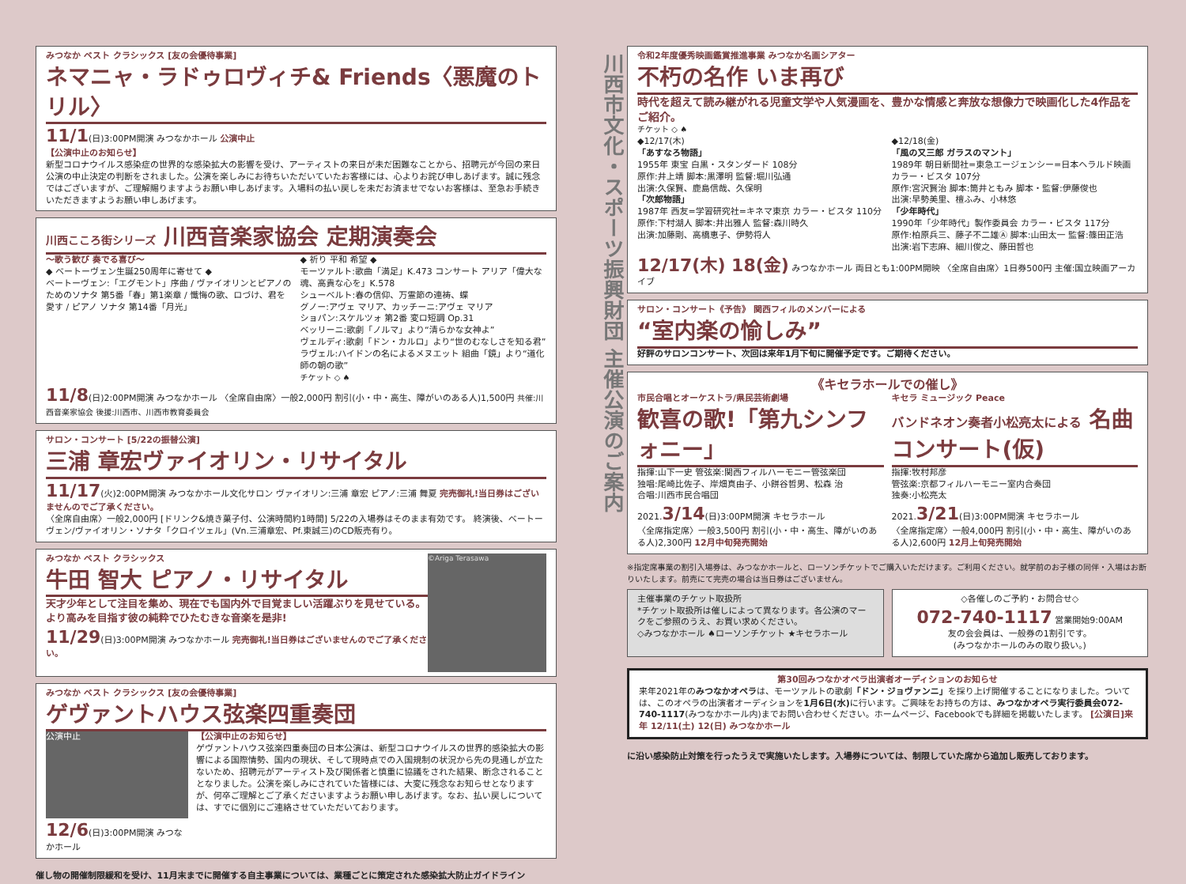みつなか ベスト クラシックス [友の会優待事業]
ネマニャ・ラドゥロヴィチ& Friends〈悪魔のトリル〉
11/1(日)3:00PM開演 みつなかホール 公演中止
【公演中止のお知らせ】
新型コロナウイルス感染症の世界的な感染拡大の影響を受け、アーティストの来日が未だ困難なことから、招聘元が今回の来日公演の中止決定の判断をされました。公演を楽しみにお待ちいただいていたお客様には、心よりお詫び申しあげます。誠に残念ではございますが、ご理解賜りますようお願い申しあげます。入場料の払い戻しを未だお済ませでないお客様は、至急お手続きいただきますようお願い申しあげます。
川西こころ街シリーズ 川西音楽家協会 定期演奏会
〜歌う歓び 奏でる喜び〜
◆ ベートーヴェン生誕250周年に寄せて ◆
ベートーヴェン:「エグモント」序曲 / ヴァイオリンとピアノのためのソナタ 第5番「春」第1楽章 / 懺悔の歌、ロづけ、君を愛す / ピアノ ソナタ 第14番「月光」
◆ 祈り 平和 希望 ◆
モーツァルト:歌曲「満足」K.473 コンサート アリア「偉大な魂、高貴な心を」K.578
シューベルト:春の信仰、万霊節の連祷、蝶
グノー:アヴェ マリア、カッチーニ:アヴェ マリア
ショパン:スケルツォ 第2番 変ロ短調 Op.31
ベッリーニ:歌劇「ノルマ」より“清らかな女神よ”
ヴェルディ:歌劇「ドン・カルロ」より“世のむなしさを知る君”
ラヴェル:ハイドンの名によるメヌエット 組曲「鏡」より“道化師の朝の歌”
チケット ◇ ♠
11/8(日)2:00PM開演 みつなかホール 〈全席自由席〉一般2,000円 割引(小・中・高生、障がいのある人)1,500円 共催:川西音楽家協会 後援:川西市、川西市教育委員会
サロン・コンサート [5/22の振替公演]
三浦 章宏ヴァイオリン・リサイタル
11/17(火)2:00PM開演 みつなかホール文化サロン ヴァイオリン:三浦 章宏 ピアノ:三浦 舞夏 完売御礼!当日券はございませんのでご了承ください。
〈全席自由席〉一般2,000円 [ドリンク&焼き菓子付、公演時間約1時間] 5/22の入場券はそのまま有効です。 終演後、ベートーヴェン/ヴァイオリン・ソナタ「クロイツェル」(Vn.三浦章宏、Pf.東誠三)のCD販売有り。
みつなか ベスト クラシックス
牛田 智大 ピアノ・リサイタル
天才少年として注目を集め、現在でも国内外で目覚ましい活躍ぶりを見せている。より高みを目指す彼の純粋でひたむきな音楽を是非!
11/29(日)3:00PM開演 みつなかホール 完売御礼!当日券はございませんのでご了承ください。
©Ariga Terasawa
みつなか ベスト クラシックス [友の会優待事業]
ゲヴァントハウス弦楽四重奏団
公演中止
12/6(日)3:00PM開演 みつなかホール
【公演中止のお知らせ】
ゲヴァントハウス弦楽四重奏団の日本公演は、新型コロナウイルスの世界的感染拡大の影響による国際情勢、国内の現状、そして現時点での入国規制の状況から先の見通しが立たないため、招聘元がアーティスト及び関係者と慎重に協議をされた結果、断念されることとなりました。公演を楽しみにされていた皆様には、大変に残念なお知らせとなりますが、何卒ご理解とご了承くださいますようお願い申しあげます。なお、払い戻しについては、すでに個別にご連絡させていただいております。
催し物の開催制限緩和を受け、11月末までに開催する自主事業については、業種ごとに策定された感染拡大防止ガイドライン
川西市文化・スポーツ振興財団 主催公演のご案内
令和2年度優秀映画鑑賞推進事業 みつなか名画シアター
不朽の名作 いま再び
時代を超えて読み継がれる児童文学や人気漫画を、豊かな情感と奔放な想像力で映画化した4作品をご紹介。
チケット ◇ ♠
◆12/17(木)
「あすなろ物語」
1955年 東宝 白黒・スタンダード 108分
原作:井上靖 脚本:黒澤明 監督:堀川弘通
出演:久保賢、鹿島信哉、久保明
「次郎物語」
1987年 西友=学習研究社=キネマ東京 カラー・ビスタ 110分
原作:下村湖人 脚本:井出雅人 監督:森川時久
出演:加藤剛、高橋恵子、伊勢将人
◆12/18(金)
「風の又三郎 ガラスのマント」
1989年 朝日新聞社=東急エージェンシー=日本ヘラルド映画 カラー・ビスタ 107分
原作:宮沢賢治 脚本:筒井ともみ 脚本・監督:伊藤俊也
出演:早勢美里、檀ふみ、小林悠
「少年時代」
1990年「少年時代」製作委員会 カラー・ビスタ 117分
原作:柏原兵三、藤子不二雄Ⓐ 脚本:山田太一 監督:篠田正浩
出演:岩下志麻、細川俊之、藤田哲也
12/17(木) 18(金) みつなかホール 両日とも1:00PM開映 〈全席自由席〉1日券500円 主催:国立映画アーカイブ
サロン・コンサート《予告》 関西フィルのメンバーによる
“室内楽の愉しみ”
好評のサロンコンサート、次回は来年1月下旬に開催予定です。ご期待ください。
《キセラホールでの催し》
市民合唱とオーケストラ/県民芸術劇場
歓喜の歌!「第九シンフォニー」
指揮:山下一史 管弦楽:関西フィルハーモニー管弦楽団
独唱:尾崎比佐子、岸畑真由子、小餅谷哲男、松森 治
合唱:川西市民合唱団
2021.3/14(日)3:00PM開演 キセラホール
〈全席指定席〉一般3,500円 割引(小・中・高生、障がいのある人)2,300円 12月中旬発売開始
キセラ ミュージック Peace
バンドネオン奏者小松亮太による 名曲コンサート(仮)
指揮:牧村邦彦
管弦楽:京都フィルハーモニー室内合奏団
独奏:小松亮太
2021.3/21(日)3:00PM開演 キセラホール
〈全席指定席〉一般4,000円 割引(小・中・高生、障がいのある人)2,600円 12月上旬発売開始
※指定席事業の割引入場券は、みつなかホールと、ローソンチケットでご購入いただけます。ご利用ください。就学前のお子様の同伴・入場はお断りいたします。前売にて完売の場合は当日券はございません。
主催事業のチケット取扱所
*チケット取扱所は催しによって異なります。各公演のマークをご参照のうえ、お買い求めください。
◇みつなかホール ♠ローソンチケット ★キセラホール
◇各催しのご予約・お問合せ◇
072-740-1117 営業開始9:00AM
友の会会員は、一般券の1割引です。
(みつなかホールのみの取り扱い。)
第30回みつなかオペラ出演者オーディションのお知らせ
来年2021年のみつなかオペラは、モーツァルトの歌劇「ドン・ジョヴァンニ」を採り上げ開催することになりました。ついては、このオペラの出演者オーディションを1月6日(水) に行います。ご興味をお持ちの方は、みつなかオペラ実行委員会072-740-1117(みつなかホール内)までお問い合わせください。ホームページ、Facebookでも詳細を掲載いたします。 [公演日]来年 12/11(土) 12(日) みつなかホール
に沿い感染防止対策を行ったうえで実施いたします。入場券については、制限していた席から追加し販売しております。